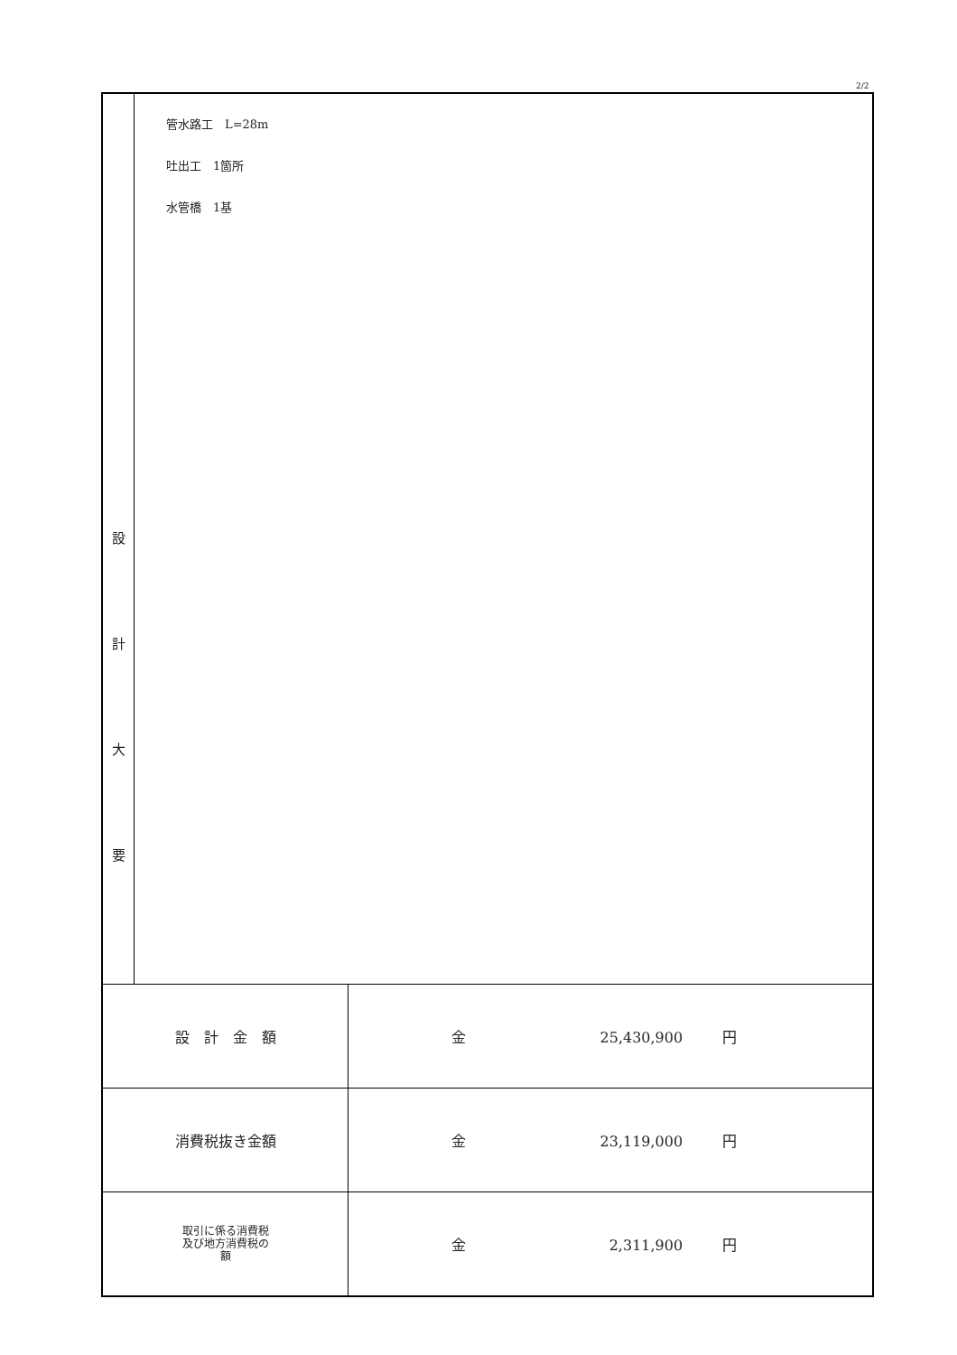2/2
| 設 計 大 要 | 管水路工 L=28m 吐出工 1箇所 水管橋 1基 | |
| 設 計 金 額 | | 金 25,430,900 円 |
| 消費税抜き金額 | | 金 23,119,000 円 |
| 取引に係る消費税 及び地方消費税の 額 | | 金 2,311,900 円 |